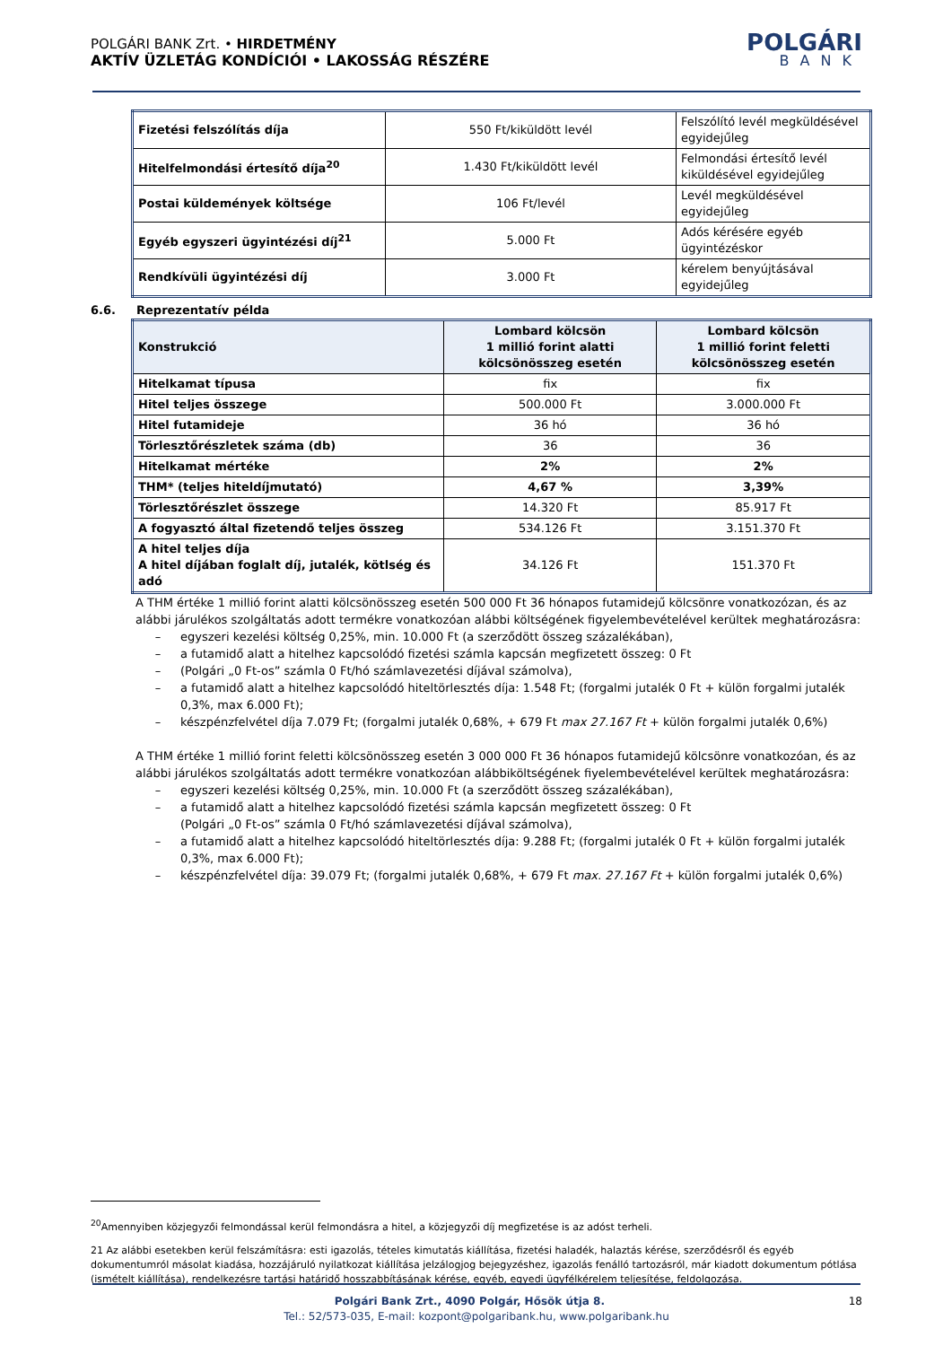POLGÁRI BANK Zrt. • HIRDETMÉNY
AKTÍV ÜZLETÁG KONDÍCIÓI • LAKOSSÁG RÉSZÉRE
POLGÁRI
BANK
| Fizetési felszólítás díja | 550 Ft/kiküldött levél | Felszólító levél megküldésével egyidejűleg |
| Hitelfelmondási értesítő díja<sup>20</sup> | 1.430 Ft/kiküldött levél | Felmondási értesítő levél kiküldésével egyidejűleg |
| Postai küldemények költsége | 106 Ft/levél | Levél megküldésével egyidejűleg |
| Egyéb egyszeri ügyintézési díj<sup>21</sup> | 5.000 Ft | Adós kérésére egyéb ügyintézéskor |
| Rendkívüli ügyintézési díj | 3.000 Ft | kérelem benyújtásával egyidejűleg |
6.6. Reprezentatív példa
| Konstrukció | Lombard kölcsön 1 millió forint alatti kölcsönösszeg esetén | Lombard kölcsön 1 millió forint feletti kölcsönösszeg esetén |
| --- | --- | --- |
| Hitelkamat típusa | fix | fix |
| Hitel teljes összege | 500.000 Ft | 3.000.000 Ft |
| Hitel futamideje | 36 hó | 36 hó |
| Törlesztőrészletek száma (db) | 36 | 36 |
| Hitelkamat mértéke | 2% | 2% |
| THM* (teljes hiteldíjmutató) | 4,67 % | 3,39% |
| Törlesztőrészlet összege | 14.320 Ft | 85.917 Ft |
| A fogyasztó által fizetendő teljes összeg | 534.126 Ft | 3.151.370 Ft |
| A hitel teljes díja A hitel díjában foglalt díj, jutalék, kötlség és adó | 34.126 Ft | 151.370 Ft |
A THM értéke 1 millió forint alatti kölcsönösszeg esetén 500 000 Ft 36 hónapos futamidejű kölcsönre vonatkozózan, és az alábbi járulékos szolgáltatás adott termékre vonatkozóan alábbi költségének figyelembevételével kerültek meghatározásra:
– egyszeri kezelési költség 0,25%, min. 10.000 Ft (a szerződött összeg százalékában),
– a futamidő alatt a hitelhez kapcsolódó fizetési számla kapcsán megfizetett összeg: 0 Ft
– (Polgári „0 Ft-os” számla 0 Ft/hó számlavezetési díjával számolva),
– a futamidő alatt a hitelhez kapcsolódó hiteltörlesztés díja: 1.548 Ft; (forgalmi jutalék 0 Ft + külön forgalmi jutalék 0,3%, max 6.000 Ft);
– készpénzfelvétel díja 7.079 Ft; (forgalmi jutalék 0,68%, + 679 Ft max 27.167 Ft + külön forgalmi jutalék 0,6%)
A THM értéke 1 millió forint feletti kölcsönösszeg esetén 3 000 000 Ft 36 hónapos futamidejű kölcsönre vonatkozóan, és az alábbi járulékos szolgáltatás adott termékre vonatkozóan alábbiköltségének fiyelembevételével kerültek meghatározásra:
– egyszeri kezelési költség 0,25%, min. 10.000 Ft (a szerződött összeg százalékában),
– a futamidő alatt a hitelhez kapcsolódó fizetési számla kapcsán megfizetett összeg: 0 Ft
(Polgári „0 Ft-os” számla 0 Ft/hó számlavezetési díjával számolva),
– a futamidő alatt a hitelhez kapcsolódó hiteltörlesztés díja: 9.288 Ft; (forgalmi jutalék 0 Ft + külön forgalmi jutalék 0,3%, max 6.000 Ft);
– készpénzfelvétel díja: 39.079 Ft; (forgalmi jutalék 0,68%, + 679 Ft max. 27.167 Ft + külön forgalmi jutalék 0,6%)
<sup>20</sup> Amennyiben közjegyzői felmondással kerül felmondásra a hitel, a közjegyzői díj megfizetése is az adóst terheli.
21 Az alábbi esetekben kerül felszámításra: esti igazolás, tételes kimutatás kiállítása, fizetési haladék, halaztás kérése, szerződésről és egyéb dokumentumról másolat kiadása, hozzájáruló nyilatkozat kiállítása jelzálogjog bejegyzéshez, igazolás fenálló tartozásról, már kiadott dokumentum pótlása (ismételt kiállítása), rendelkezésre tartási határidő hosszabbításának kérése, egyéb, egyedi ügyfélkérelem teljesítése, feldolgozása.
Polgári Bank Zrt., 4090 Polgár, Hősök útja 8. 18
Tel.: 52/573-035, E-mail: kozpont@polgaribank.hu, www.polgaribank.hu